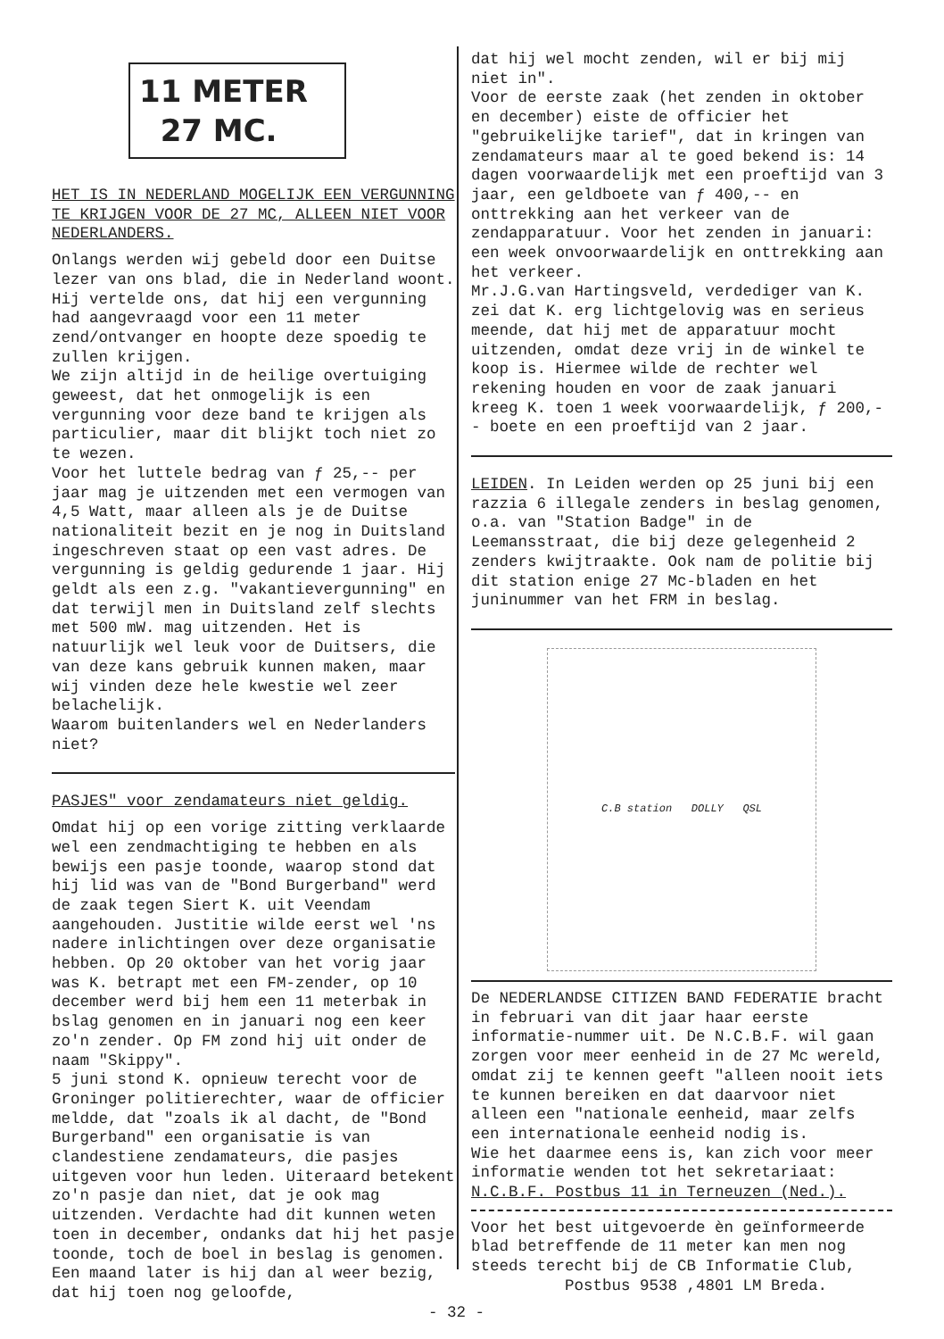11 METER
27 MC.
HET IS IN NEDERLAND MOGELIJK EEN VERGUNNING TE KRIJGEN VOOR DE 27 MC, ALLEEN NIET VOOR NEDERLANDERS.
Onlangs werden wij gebeld door een Duitse lezer van ons blad, die in Nederland woont. Hij vertelde ons, dat hij een vergunning had aangevraagd voor een 11 meter zend/ontvanger en hoopte deze spoedig te zullen krijgen.
We zijn altijd in de heilige overtuiging geweest, dat het onmogelijk is een vergunning voor deze band te krijgen als particulier, maar dit blijkt toch niet zo te wezen.
Voor het luttele bedrag van ƒ 25,-- per jaar mag je uitzenden met een vermogen van 4,5 Watt, maar alleen als je de Duitse nationaliteit bezit en je nog in Duitsland ingeschreven staat op een vast adres. De vergunning is geldig gedurende 1 jaar. Hij geldt als een z.g. "vakantievergunning" en dat terwijl men in Duitsland zelf slechts met 500 mW. mag uitzenden. Het is natuurlijk wel leuk voor de Duitsers, die van deze kans gebruik kunnen maken, maar wij vinden deze hele kwestie wel zeer belachelijk.
Waarom buitenlanders wel en Nederlanders niet?
PASJES" voor zendamateurs niet geldig.
Omdat hij op een vorige zitting verklaarde wel een zendmachtiging te hebben en als bewijs een pasje toonde, waarop stond dat hij lid was van de "Bond Burgerband" werd de zaak tegen Siert K. uit Veendam aangehouden. Justitie wilde eerst wel 'ns nadere inlichtingen over deze organisatie hebben. Op 20 oktober van het vorig jaar was K. betrapt met een FM-zender, op 10 december werd bij hem een 11 meterbak in bslag genomen en in januari nog een keer zo'n zender. Op FM zond hij uit onder de naam "Skippy".
5 juni stond K. opnieuw terecht voor de Groninger politierechter, waar de officier meldde, dat "zoals ik al dacht, de "Bond Burgerband" een organisatie is van clandestiene zendamateurs, die pasjes uitgeven voor hun leden. Uiteraard betekent zo'n pasje dan niet, dat je ook mag uitzenden. Verdachte had dit kunnen weten toen in december, ondanks dat hij het pasje toonde, toch de boel in beslag is genomen. Een maand later is hij dan al weer bezig, dat hij toen nog geloofde,
dat hij wel mocht zenden, wil er bij mij niet in".
Voor de eerste zaak (het zenden in oktober en december) eiste de officier het "gebruikelijke tarief", dat in kringen van zendamateurs maar al te goed bekend is: 14 dagen voorwaardelijk met een proeftijd van 3 jaar, een geldboete van ƒ 400,-- en onttrekking aan het verkeer van de zendapparatuur. Voor het zenden in januari: een week onvoorwaardelijk en onttrekking aan het verkeer.
Mr.J.G.van Hartingsveld, verdediger van K. zei dat K. erg lichtgelovig was en serieus meende, dat hij met de apparatuur mocht uitzenden, omdat deze vrij in de winkel te koop is. Hiermee wilde de rechter wel rekening houden en voor de zaak januari kreeg K. toen 1 week voorwaardelijk, ƒ 200,-- boete en een proeftijd van 2 jaar.
LEIDEN. In Leiden werden op 25 juni bij een razzia 6 illegale zenders in beslag genomen, o.a. van "Station Badge" in de Leemansstraat, die bij deze gelegenheid 2 zenders kwijtraakte. Ook nam de politie bij dit station enige 27 Mc-bladen en het juninummer van het FRM in beslag.
C.B station DOLLY QSL
De NEDERLANDSE CITIZEN BAND FEDERATIE bracht in februari van dit jaar haar eerste informatie-nummer uit. De N.C.B.F. wil gaan zorgen voor meer eenheid in de 27 Mc wereld, omdat zij te kennen geeft "alleen nooit iets te kunnen bereiken en dat daarvoor niet alleen een "nationale eenheid, maar zelfs een internationale eenheid nodig is.
Wie het daarmee eens is, kan zich voor meer informatie wenden tot het sekretariaat: N.C.B.F. Postbus 11 in Terneuzen (Ned.).
Voor het best uitgevoerde èn geïnformeerde blad betreffende de 11 meter kan men nog steeds terecht bij de CB Informatie Club,
Postbus 9538 ,4801 LM Breda.
- 32 -